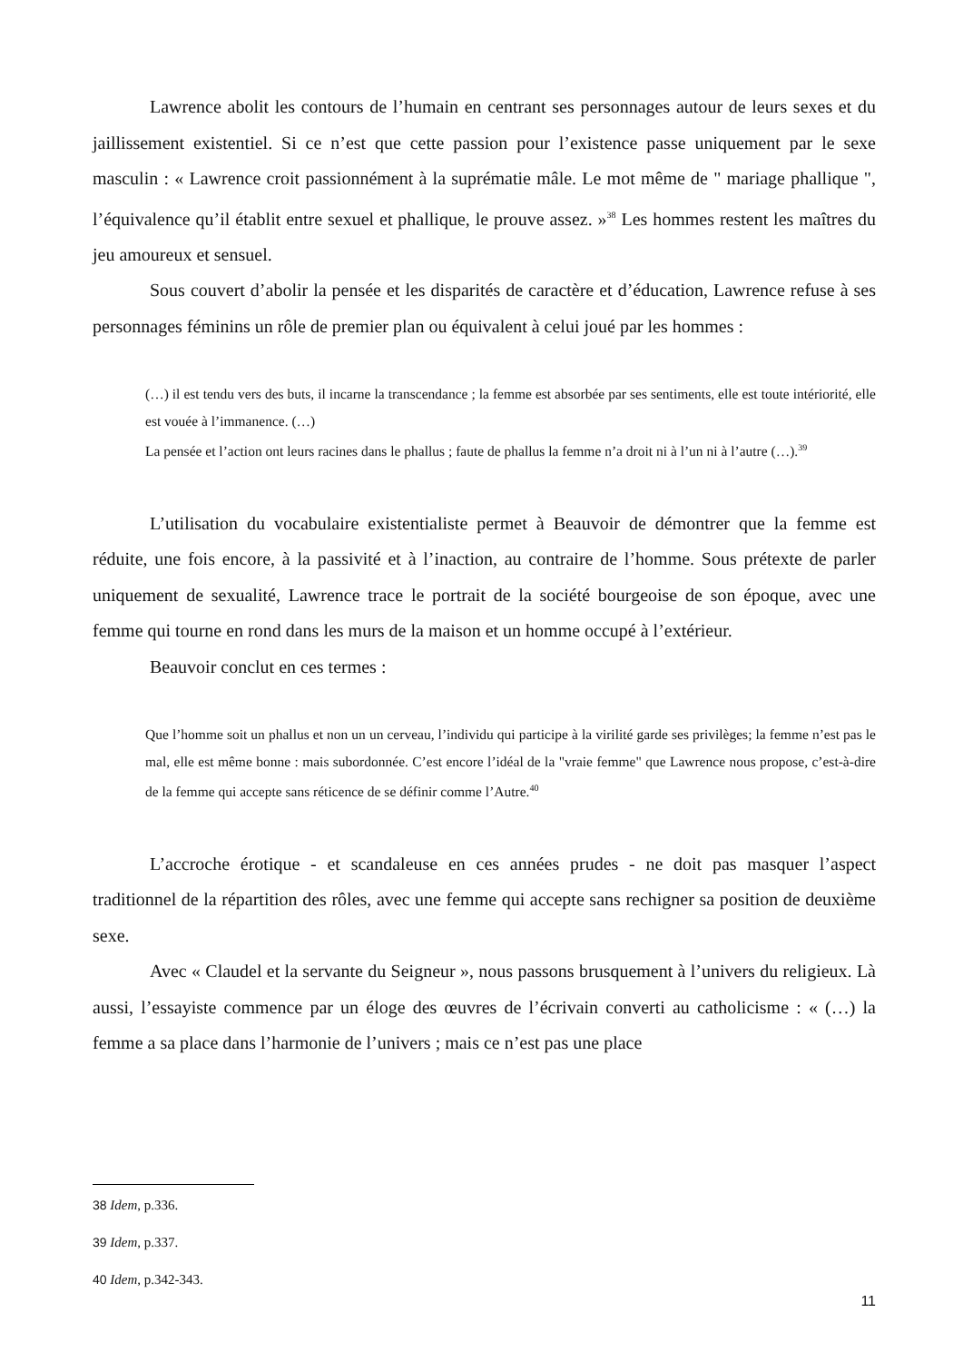Lawrence abolit les contours de l’humain en centrant ses personnages autour de leurs sexes et du jaillissement existentiel. Si ce n’est que cette passion pour l’existence passe uniquement par le sexe masculin : « Lawrence croit passionnément à la suprématie mâle. Le mot même de " mariage phallique ", l’équivalence qu’il établit entre sexuel et phallique, le prouve assez. »<sup>38</sup> Les hommes restent les maîtres du jeu amoureux et sensuel.
Sous couvert d’abolir la pensée et les disparités de caractère et d’éducation, Lawrence refuse à ses personnages féminins un rôle de premier plan ou équivalent à celui joué par les hommes :
(…) il est tendu vers des buts, il incarne la transcendance ; la femme est absorbée par ses sentiments, elle est toute intériorité, elle est vouée à l’immanence. (…)
La pensée et l’action ont leurs racines dans le phallus ; faute de phallus la femme n’a droit ni à l’un ni à l’autre (…).<sup>39</sup>
L’utilisation du vocabulaire existentialiste permet à Beauvoir de démontrer que la femme est réduite, une fois encore, à la passivité et à l’inaction, au contraire de l’homme. Sous prétexte de parler uniquement de sexualité, Lawrence trace le portrait de la société bourgeoise de son époque, avec une femme qui tourne en rond dans les murs de la maison et un homme occupé à l’extérieur.
Beauvoir conclut en ces termes :
Que l’homme soit un phallus et non un un cerveau, l’individu qui participe à la virilité garde ses privilèges; la femme n’est pas le mal, elle est même bonne : mais subordonnée. C’est encore l’idéal de la "vraie femme" que Lawrence nous propose, c’est-à-dire de la femme qui accepte sans réticence de se définir comme l’Autre.<sup>40</sup>
L’accroche érotique - et scandaleuse en ces années prudes - ne doit pas masquer l’aspect traditionnel de la répartition des rôles, avec une femme qui accepte sans rechigner sa position de deuxième sexe.
Avec « Claudel et la servante du Seigneur », nous passons brusquement à l’univers du religieux. Là aussi, l’essayiste commence par un éloge des œuvres de l’écrivain converti au catholicisme : « (…) la femme a sa place dans l’harmonie de l’univers ; mais ce n’est pas une place
38 Idem, p.336.
39 Idem, p.337.
40 Idem, p.342-343.
11